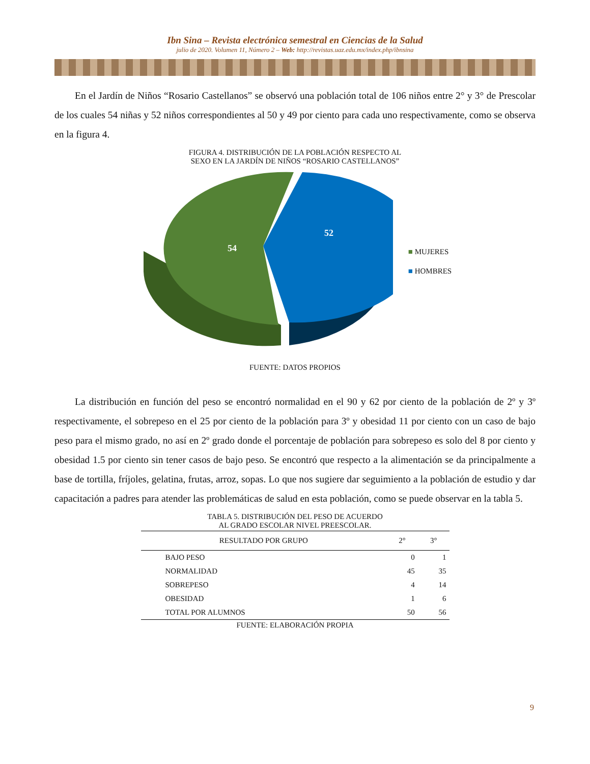Ibn Sina – Revista electrónica semestral en Ciencias de la Salud
julio de 2020. Volumen 11, Número 2 – Web: http://revistas.uaz.edu.mx/index.php/ibnsina
En el Jardín de Niños “Rosario Castellanos” se observó una población total de 106 niños entre 2° y 3° de Prescolar de los cuales 54 niñas y 52 niños correspondientes al 50 y 49 por ciento para cada uno respectivamente, como se observa en la figura 4.
FIGURA 4. DISTRIBUCIÓN DE LA POBLACIÓN RESPECTO AL
SEXO EN LA JARDÍN DE NIÑOS “ROSARIO CASTELLANOS”
54
52
■ MUJERES
■ HOMBRES
FUENTE: DATOS PROPIOS
La distribución en función del peso se encontró normalidad en el 90 y 62 por ciento de la población de 2º y 3º respectivamente, el sobrepeso en el 25 por ciento de la población para 3º y obesidad 11 por ciento con un caso de bajo peso para el mismo grado, no así en 2º grado donde el porcentaje de población para sobrepeso es solo del 8 por ciento y obesidad 1.5 por ciento sin tener casos de bajo peso. Se encontró que respecto a la alimentación se da principalmente a base de tortilla, fríjoles, gelatina, frutas, arroz, sopas. Lo que nos sugiere dar seguimiento a la población de estudio y dar capacitación a padres para atender las problemáticas de salud en esta población, como se puede observar en la tabla 5.
TABLA 5. DISTRIBUCIÓN DEL PESO DE ACUERDO
AL GRADO ESCOLAR NIVEL PREESCOLAR.
| RESULTADO POR GRUPO | 2° | 3° |
| --- | --- | --- |
| BAJO PESO | 0 | 1 |
| NORMALIDAD | 45 | 35 |
| SOBREPESO | 4 | 14 |
| OBESIDAD | 1 | 6 |
| TOTAL POR ALUMNOS | 50 | 56 |
FUENTE: ELABORACIÓN PROPIA
9